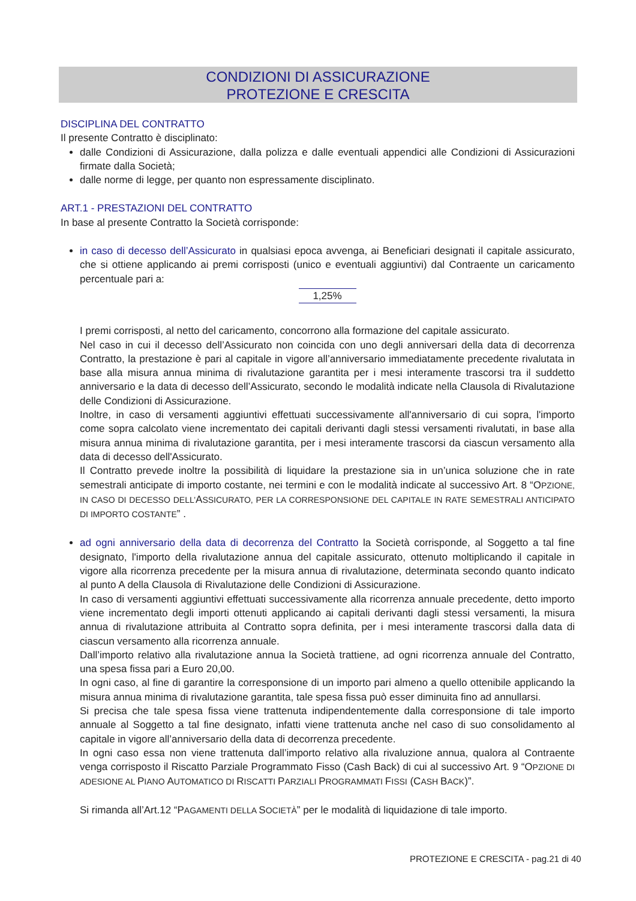CONDIZIONI DI ASSICURAZIONE
PROTEZIONE E CRESCITA
DISCIPLINA DEL CONTRATTO
Il presente Contratto è disciplinato:
dalle Condizioni di Assicurazione, dalla polizza e dalle eventuali appendici alle Condizioni di Assicurazioni firmate dalla Società;
dalle norme di legge, per quanto non espressamente disciplinato.
ART.1 - PRESTAZIONI DEL CONTRATTO
In base al presente Contratto la Società corrisponde:
in caso di decesso dell’Assicurato in qualsiasi epoca avvenga, ai Beneficiari designati il capitale assicurato, che si ottiene applicando ai premi corrisposti (unico e eventuali aggiuntivi) dal Contraente un caricamento percentuale pari a:
1,25%
I premi corrisposti, al netto del caricamento, concorrono alla formazione del capitale assicurato.
Nel caso in cui il decesso dell’Assicurato non coincida con uno degli anniversari della data di decorrenza Contratto, la prestazione è pari al capitale in vigore all’anniversario immediatamente precedente rivalutata in base alla misura annua minima di rivalutazione garantita per i mesi interamente trascorsi tra il suddetto anniversario e la data di decesso dell’Assicurato, secondo le modalità indicate nella Clausola di Rivalutazione delle Condizioni di Assicurazione.
Inoltre, in caso di versamenti aggiuntivi effettuati successivamente all'anniversario di cui sopra, l'importo come sopra calcolato viene incrementato dei capitali derivanti dagli stessi versamenti rivalutati, in base alla misura annua minima di rivalutazione garantita, per i mesi interamente trascorsi da ciascun versamento alla data di decesso dell'Assicurato.
Il Contratto prevede inoltre la possibilità di liquidare la prestazione sia in un’unica soluzione che in rate semestrali anticipate di importo costante, nei termini e con le modalità indicate al successivo Art. 8 “OPZIONE, IN CASO DI DECESSO DELL’ASSICURATO, PER LA CORRESPONSIONE DEL CAPITALE IN RATE SEMESTRALI ANTICIPATO DI IMPORTO COSTANTE” .
ad ogni anniversario della data di decorrenza del Contratto la Società corrisponde, al Soggetto a tal fine designato, l'importo della rivalutazione annua del capitale assicurato, ottenuto moltiplicando il capitale in vigore alla ricorrenza precedente per la misura annua di rivalutazione, determinata secondo quanto indicato al punto A della Clausola di Rivalutazione delle Condizioni di Assicurazione.
In caso di versamenti aggiuntivi effettuati successivamente alla ricorrenza annuale precedente, detto importo viene incrementato degli importi ottenuti applicando ai capitali derivanti dagli stessi versamenti, la misura annua di rivalutazione attribuita al Contratto sopra definita, per i mesi interamente trascorsi dalla data di ciascun versamento alla ricorrenza annuale.
Dall’importo relativo alla rivalutazione annua la Società trattiene, ad ogni ricorrenza annuale del Contratto, una spesa fissa pari a Euro 20,00.
In ogni caso, al fine di garantire la corresponsione di un importo pari almeno a quello ottenibile applicando la misura annua minima di rivalutazione garantita, tale spesa fissa può esser diminuita fino ad annullarsi.
Si precisa che tale spesa fissa viene trattenuta indipendentemente dalla corresponsione di tale importo annuale al Soggetto a tal fine designato, infatti viene trattenuta anche nel caso di suo consolidamento al capitale in vigore all’anniversario della data di decorrenza precedente.
In ogni caso essa non viene trattenuta dall’importo relativo alla rivaluzione annua, qualora al Contraente venga corrisposto il Riscatto Parziale Programmato Fisso (Cash Back) di cui al successivo Art. 9 “OPZIONE DI ADESIONE AL PIANO AUTOMATICO DI RISCATTI PARZIALI PROGRAMMATI FISSI (CASH BACK)”.
Si rimanda all’Art.12 “PAGAMENTI DELLA SOCIETÀ” per le modalità di liquidazione di tale importo.
PROTEZIONE E CRESCITA - pag.21 di 40